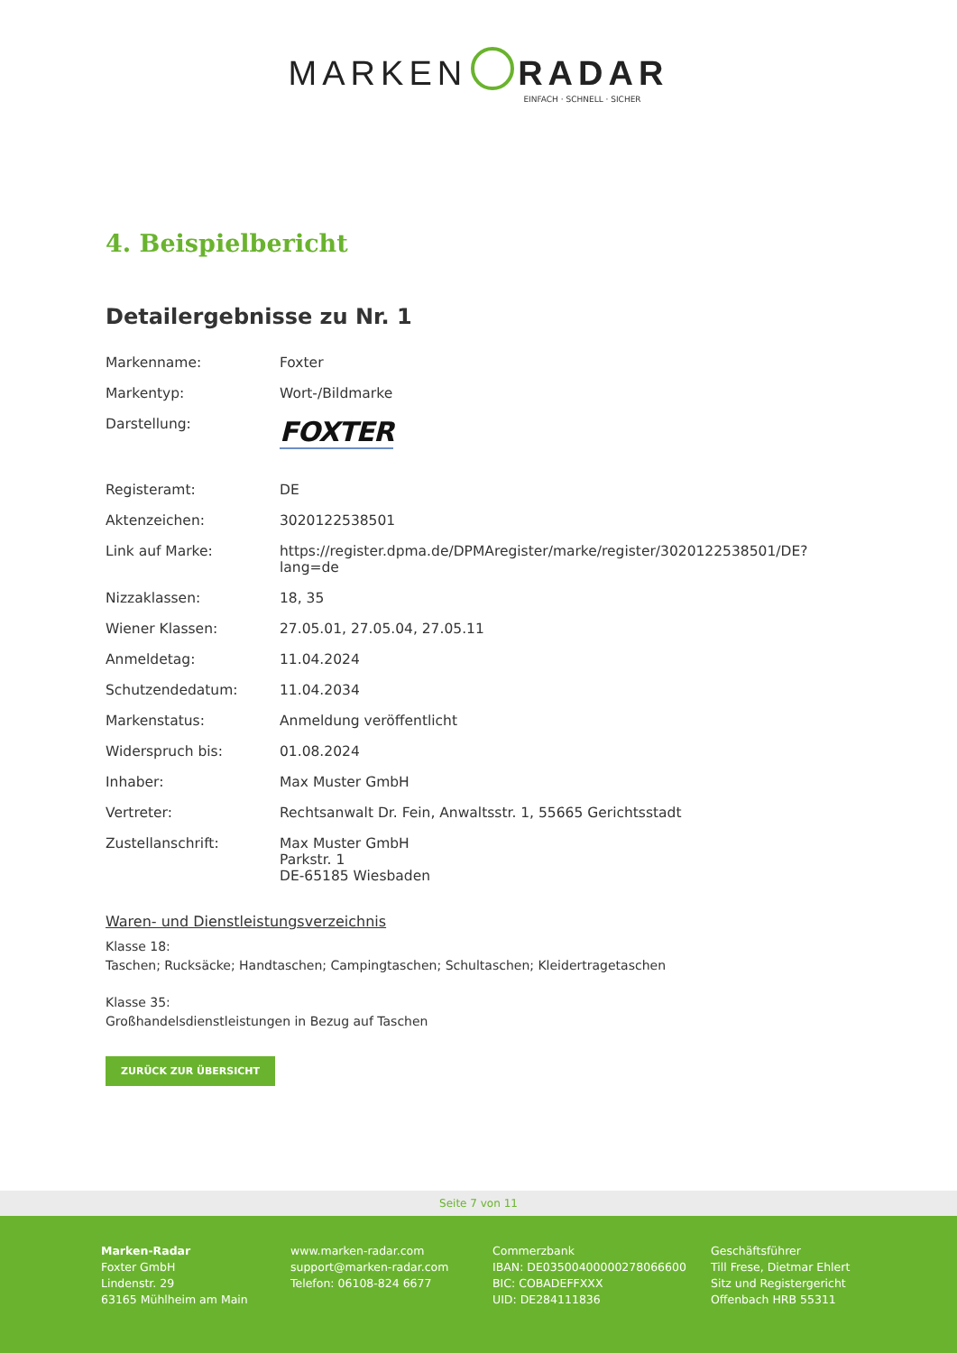MARKEN RADAR
EINFACH · SCHNELL · SICHER
4. Beispielbericht
Detailergebnisse zu Nr. 1
| Markenname: | Foxter |
| Markentyp: | Wort-/Bildmarke |
| Darstellung: | FOXTER |
| Registeramt: | DE |
| Aktenzeichen: | 3020122538501 |
| Link auf Marke: | https://register.dpma.de/DPMAregister/marke/register/3020122538501/DE?lang=de |
| Nizzaklassen: | 18, 35 |
| Wiener Klassen: | 27.05.01, 27.05.04, 27.05.11 |
| Anmeldetag: | 11.04.2024 |
| Schutzendedatum: | 11.04.2034 |
| Markenstatus: | Anmeldung veröffentlicht |
| Widerspruch bis: | 01.08.2024 |
| Inhaber: | Max Muster GmbH |
| Vertreter: | Rechtsanwalt Dr. Fein, Anwaltsstr. 1, 55665 Gerichtsstadt |
| Zustellanschrift: | Max Muster GmbH Parkstr. 1 DE-65185 Wiesbaden |
Waren- und Dienstleistungsverzeichnis
Klasse 18:
Taschen; Rucksäcke; Handtaschen; Campingtaschen; Schultaschen; Kleidertragetaschen
Klasse 35:
Großhandelsdienstleistungen in Bezug auf Taschen
ZURÜCK ZUR ÜBERSICHT
Seite 7 von 11
Marken-Radar
Foxter GmbH
Lindenstr. 29
63165 Mühlheim am Main
www.marken-radar.com
support@marken-radar.com
Telefon: 06108-824 6677
Commerzbank
IBAN: DE03500400000278066600
BIC: COBADEFFXXX
UID: DE284111836
Geschäftsführer
Till Frese, Dietmar Ehlert
Sitz und Registergericht
Offenbach HRB 55311